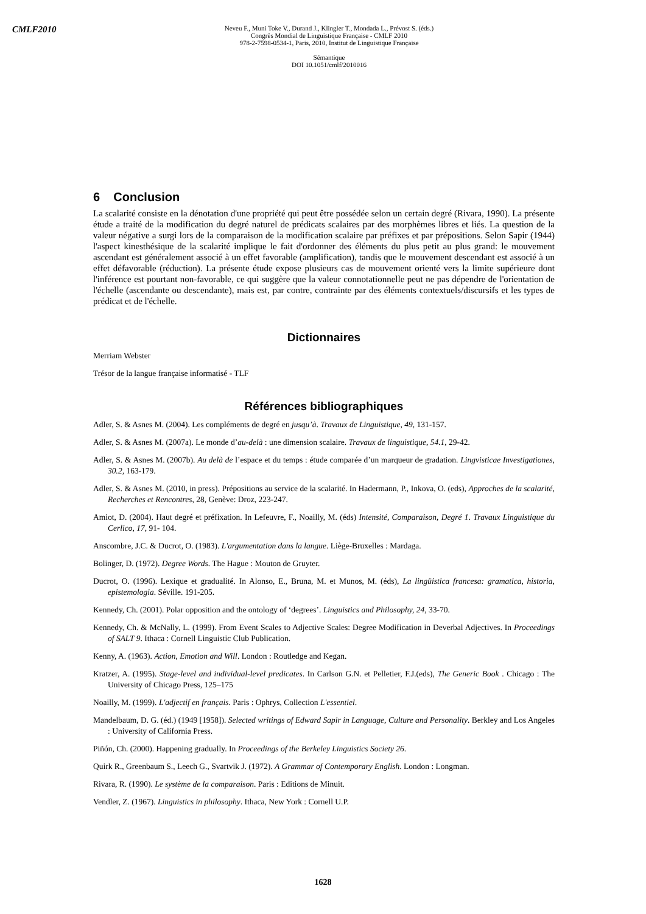CMLF2010
Neveu F., Muni Toke V., Durand J., Klingler T., Mondada L., Prévost S. (éds.)
Congrès Mondial de Linguistique Française - CMLF 2010
978-2-7598-0534-1, Paris, 2010, Institut de Linguistique Française
Sémantique
DOI 10.1051/cmlf/2010016
6 Conclusion
La scalarité consiste en la dénotation d'une propriété qui peut être possédée selon un certain degré (Rivara, 1990). La présente étude a traité de la modification du degré naturel de prédicats scalaires par des morphèmes libres et liés. La question de la valeur négative a surgi lors de la comparaison de la modification scalaire par préfixes et par prépositions. Selon Sapir (1944) l'aspect kinesthésique de la scalarité implique le fait d'ordonner des éléments du plus petit au plus grand: le mouvement ascendant est généralement associé à un effet favorable (amplification), tandis que le mouvement descendant est associé à un effet défavorable (réduction). La présente étude expose plusieurs cas de mouvement orienté vers la limite supérieure dont l'inférence est pourtant non-favorable, ce qui suggère que la valeur connotationnelle peut ne pas dépendre de l'orientation de l'échelle (ascendante ou descendante), mais est, par contre, contrainte par des éléments contextuels/discursifs et les types de prédicat et de l'échelle.
Dictionnaires
Merriam Webster
Trésor de la langue française informatisé - TLF
Références bibliographiques
Adler, S. & Asnes M. (2004). Les compléments de degré en jusqu’à. Travaux de Linguistique, 49, 131-157.
Adler, S. & Asnes M. (2007a). Le monde d’au-delà : une dimension scalaire. Travaux de linguistique, 54.1, 29-42.
Adler, S. & Asnes M. (2007b). Au delà de l’espace et du temps : étude comparée d’un marqueur de gradation. Lingvisticae Investigationes, 30.2, 163-179.
Adler, S. & Asnes M. (2010, in press). Prépositions au service de la scalarité. In Hadermann, P., Inkova, O. (eds), Approches de la scalarité, Recherches et Rencontres, 28, Genève: Droz, 223-247.
Amiot, D. (2004). Haut degré et préfixation. In Lefeuvre, F., Noailly, M. (éds) Intensité, Comparaison, Degré 1. Travaux Linguistique du Cerlico, 17, 91- 104.
Anscombre, J.C. & Ducrot, O. (1983). L'argumentation dans la langue. Liège-Bruxelles : Mardaga.
Bolinger, D. (1972). Degree Words. The Hague : Mouton de Gruyter.
Ducrot, O. (1996). Lexique et gradualité. In Alonso, E., Bruna, M. et Munos, M. (éds), La lingüistica francesa: gramatica, historia, epistemologia. Séville. 191-205.
Kennedy, Ch. (2001). Polar opposition and the ontology of ‘degrees’. Linguistics and Philosophy, 24, 33-70.
Kennedy, Ch. & McNally, L. (1999). From Event Scales to Adjective Scales: Degree Modification in Deverbal Adjectives. In Proceedings of SALT 9. Ithaca : Cornell Linguistic Club Publication.
Kenny, A. (1963). Action, Emotion and Will. London : Routledge and Kegan.
Kratzer, A. (1995). Stage-level and individual-level predicates. In Carlson G.N. et Pelletier, F.J.(eds), The Generic Book . Chicago : The University of Chicago Press, 125–175
Noailly, M. (1999). L'adjectif en français. Paris : Ophrys, Collection L'essentiel.
Mandelbaum, D. G. (éd.) (1949 [1958]). Selected writings of Edward Sapir in Language, Culture and Personality. Berkley and Los Angeles : University of California Press.
Piñón, Ch. (2000). Happening gradually. In Proceedings of the Berkeley Linguistics Society 26.
Quirk R., Greenbaum S., Leech G., Svartvik J. (1972). A Grammar of Contemporary English. London : Longman.
Rivara, R. (1990). Le système de la comparaison. Paris : Editions de Minuit.
Vendler, Z. (1967). Linguistics in philosophy. Ithaca, New York : Cornell U.P.
1628